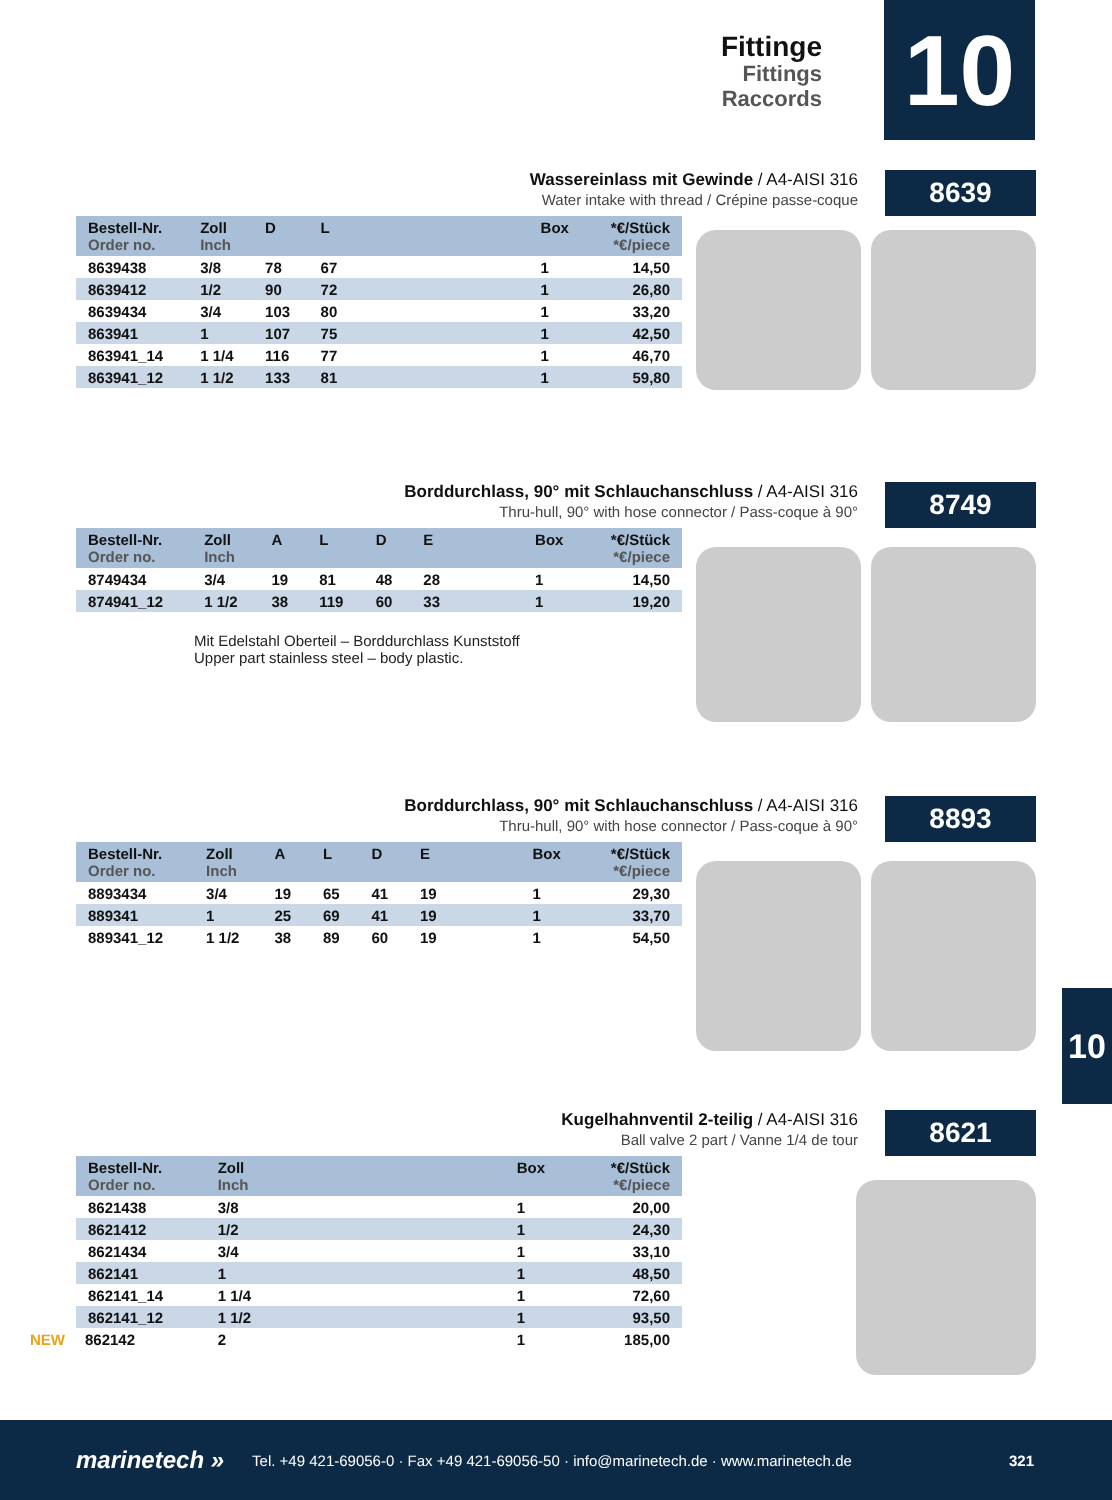Fittinge
Fittings
Raccords
10
Wassereinlass mit Gewinde / A4-AISI 316
Water intake with thread / Crépine passe-coque
8639
| Bestell-Nr. Order no. | Zoll Inch | D | L | | Box | *€/Stück *€/piece |
| --- | --- | --- | --- | --- | --- | --- |
| 8639438 | 3/8 | 78 | 67 | | 1 | 14,50 |
| 8639412 | 1/2 | 90 | 72 | | 1 | 26,80 |
| 8639434 | 3/4 | 103 | 80 | | 1 | 33,20 |
| 863941 | 1 | 107 | 75 | | 1 | 42,50 |
| 863941_14 | 1 1/4 | 116 | 77 | | 1 | 46,70 |
| 863941_12 | 1 1/2 | 133 | 81 | | 1 | 59,80 |
Borddurchlass, 90° mit Schlauchanschluss / A4-AISI 316
Thru-hull, 90° with hose connector / Pass-coque à 90°
8749
| Bestell-Nr. Order no. | Zoll Inch | A | L | D | E | | Box | *€/Stück *€/piece |
| --- | --- | --- | --- | --- | --- | --- | --- | --- |
| 8749434 | 3/4 | 19 | 81 | 48 | 28 | | 1 | 14,50 |
| 874941_12 | 1 1/2 | 38 | 119 | 60 | 33 | | 1 | 19,20 |
Mit Edelstahl Oberteil – Borddurchlass Kunststoff
Upper part stainless steel – body plastic.
Borddurchlass, 90° mit Schlauchanschluss / A4-AISI 316
Thru-hull, 90° with hose connector / Pass-coque à 90°
8893
| Bestell-Nr. Order no. | Zoll Inch | A | L | D | E | | Box | *€/Stück *€/piece |
| --- | --- | --- | --- | --- | --- | --- | --- | --- |
| 8893434 | 3/4 | 19 | 65 | 41 | 19 | | 1 | 29,30 |
| 889341 | 1 | 25 | 69 | 41 | 19 | | 1 | 33,70 |
| 889341_12 | 1 1/2 | 38 | 89 | 60 | 19 | | 1 | 54,50 |
10
Kugelhahnventil 2-teilig / A4-AISI 316
Ball valve 2 part / Vanne 1/4 de tour
8621
| Bestell-Nr. Order no. | Zoll Inch | | Box | *€/Stück *€/piece |
| --- | --- | --- | --- | --- |
| 8621438 | 3/8 | | 1 | 20,00 |
| 8621412 | 1/2 | | 1 | 24,30 |
| 8621434 | 3/4 | | 1 | 33,10 |
| 862141 | 1 | | 1 | 48,50 |
| 862141_14 | 1 1/4 | | 1 | 72,60 |
| 862141_12 | 1 1/2 | | 1 | 93,50 |
| NEW 862142 | 2 | | 1 | 185,00 |
marinetech » Tel. +49 421-69056-0 · Fax +49 421-69056-50 · info@marinetech.de · www.marinetech.de 321